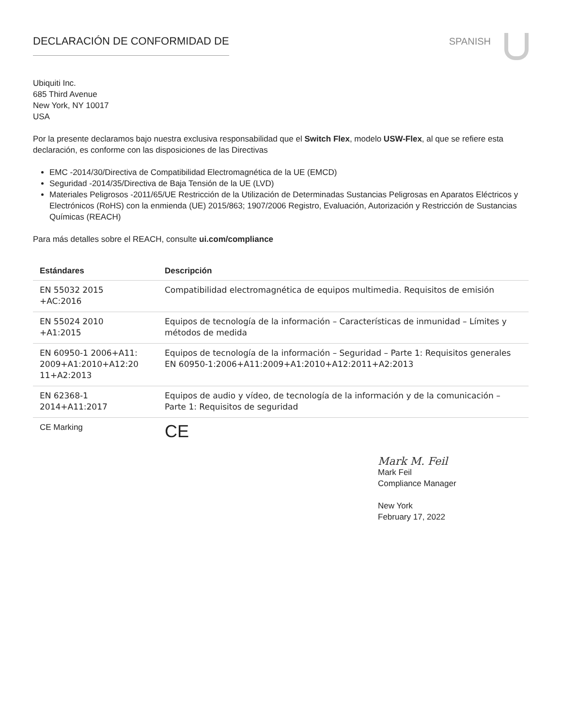DECLARACIÓN DE CONFORMIDAD DE SPANISH
Ubiquiti Inc.
685 Third Avenue
New York, NY 10017
USA
Por la presente declaramos bajo nuestra exclusiva responsabilidad que el Switch Flex, modelo USW-Flex, al que se refiere esta declaración, es conforme con las disposiciones de las Directivas
EMC -2014/30/Directiva de Compatibilidad Electromagnética de la UE (EMCD)
Seguridad -2014/35/Directiva de Baja Tensión de la UE (LVD)
Materiales Peligrosos -2011/65/UE Restricción de la Utilización de Determinadas Sustancias Peligrosas en Aparatos Eléctricos y Electrónicos (RoHS) con la enmienda (UE) 2015/863; 1907/2006 Registro, Evaluación, Autorización y Restricción de Sustancias Químicas (REACH)
Para más detalles sobre el REACH, consulte ui.com/compliance
| Estándares | Descripción |
| --- | --- |
| EN 55032 2015 +AC:2016 | Compatibilidad electromagnética de equipos multimedia. Requisitos de emisión |
| EN 55024 2010 +A1:2015 | Equipos de tecnología de la información – Características de inmunidad – Límites y métodos de medida |
| EN 60950-1 2006+A11: 2009+A1:2010+A12:20 11+A2:2013 | Equipos de tecnología de la información – Seguridad – Parte 1: Requisitos generales EN 60950-1:2006+A11:2009+A1:2010+A12:2011+A2:2013 |
| EN 62368-1 2014+A11:2017 | Equipos de audio y vídeo, de tecnología de la información y de la comunicación – Parte 1: Requisitos de seguridad |
| CE Marking | CE |
Mark M. Feil
Mark Feil
Compliance Manager
New York
February 17, 2022